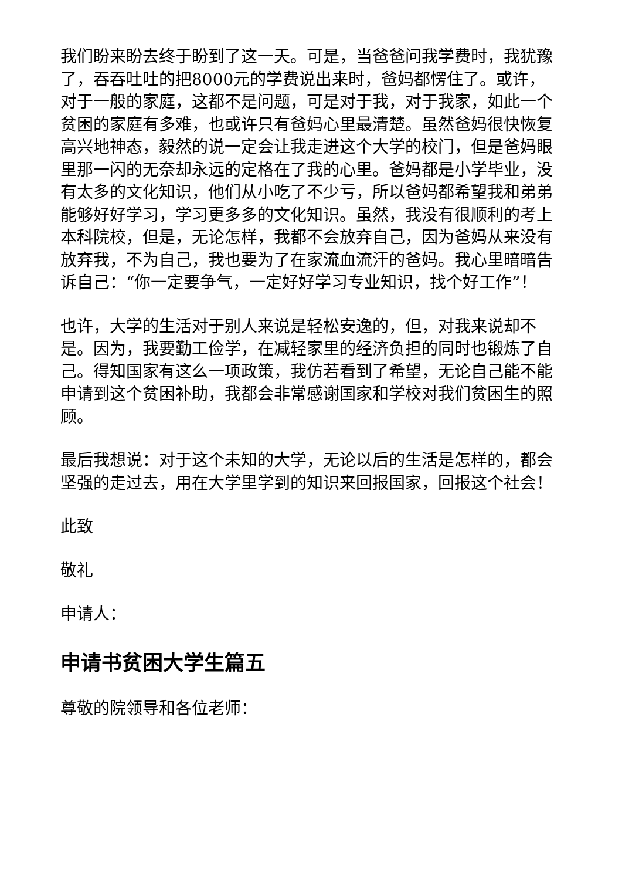我们盼来盼去终于盼到了这一天。可是，当爸爸问我学费时，我犹豫了，吞吞吐吐的把8000元的学费说出来时，爸妈都愣住了。或许，对于一般的家庭，这都不是问题，可是对于我，对于我家，如此一个贫困的家庭有多难，也或许只有爸妈心里最清楚。虽然爸妈很快恢复高兴地神态，毅然的说一定会让我走进这个大学的校门，但是爸妈眼里那一闪的无奈却永远的定格在了我的心里。爸妈都是小学毕业，没有太多的文化知识，他们从小吃了不少亏，所以爸妈都希望我和弟弟能够好好学习，学习更多多的文化知识。虽然，我没有很顺利的考上本科院校，但是，无论怎样，我都不会放弃自己，因为爸妈从来没有放弃我，不为自己，我也要为了在家流血流汗的爸妈。我心里暗暗告诉自己：“你一定要争气，一定好好学习专业知识，找个好工作”！
也许，大学的生活对于别人来说是轻松安逸的，但，对我来说却不是。因为，我要勤工俭学，在减轻家里的经济负担的同时也锻炼了自己。得知国家有这么一项政策，我仿若看到了希望，无论自己能不能申请到这个贫困补助，我都会非常感谢国家和学校对我们贫困生的照顾。
最后我想说：对于这个未知的大学，无论以后的生活是怎样的，都会坚强的走过去，用在大学里学到的知识来回报国家，回报这个社会！
此致
敬礼
申请人：
申请书贫困大学生篇五
尊敬的院领导和各位老师：